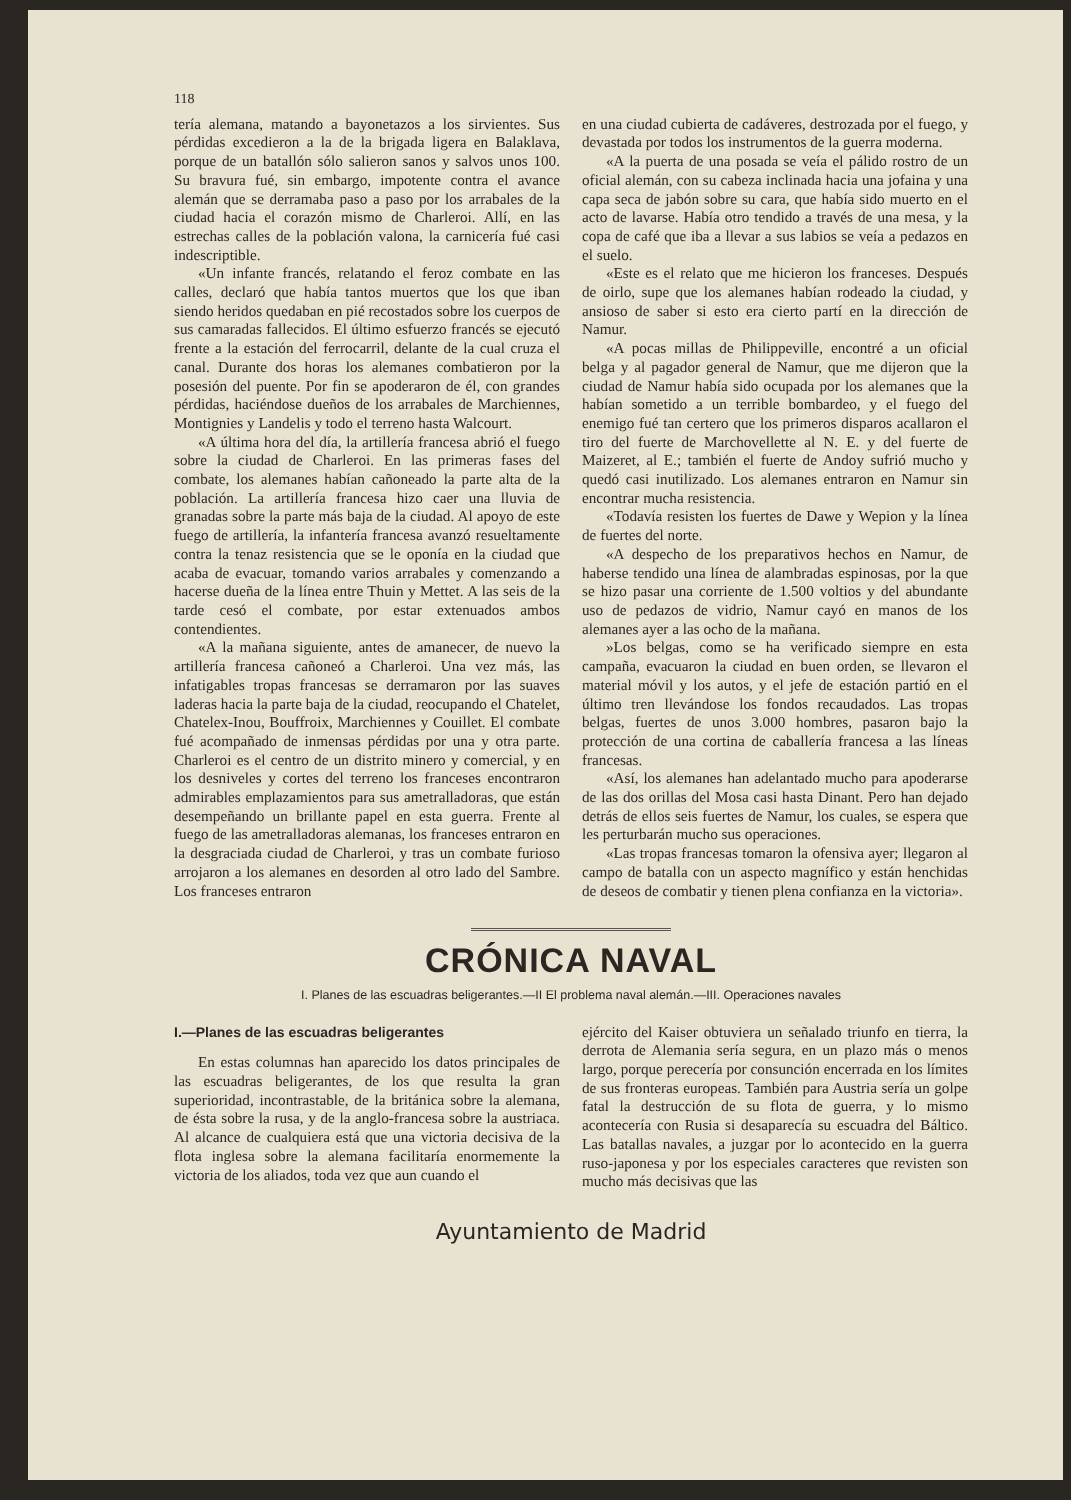118
tería alemana, matando a bayonetazos a los sirvientes. Sus pérdidas excedieron a la de la brigada ligera en Balaklava, porque de un batallón sólo salieron sanos y salvos unos 100. Su bravura fué, sin embargo, impotente contra el avance alemán que se derramaba paso a paso por los arrabales de la ciudad hacia el corazón mismo de Charleroi. Allí, en las estrechas calles de la población valona, la carnicería fué casi indescriptible.
«Un infante francés, relatando el feroz combate en las calles, declaró que había tantos muertos que los que iban siendo heridos quedaban en pié recostados sobre los cuerpos de sus camaradas fallecidos. El último esfuerzo francés se ejecutó frente a la estación del ferrocarril, delante de la cual cruza el canal. Durante dos horas los alemanes combatieron por la posesión del puente. Por fin se apoderaron de él, con grandes pérdidas, haciéndose dueños de los arrabales de Marchiennes, Montignies y Landelis y todo el terreno hasta Walcourt.
«A última hora del día, la artillería francesa abrió el fuego sobre la ciudad de Charleroi. En las primeras fases del combate, los alemanes habían cañoneado la parte alta de la población. La artillería francesa hizo caer una lluvia de granadas sobre la parte más baja de la ciudad. Al apoyo de este fuego de artillería, la infantería francesa avanzó resueltamente contra la tenaz resistencia que se le oponía en la ciudad que acaba de evacuar, tomando varios arrabales y comenzando a hacerse dueña de la línea entre Thuin y Mettet. A las seis de la tarde cesó el combate, por estar extenuados ambos contendientes.
«A la mañana siguiente, antes de amanecer, de nuevo la artillería francesa cañoneó a Charleroi. Una vez más, las infatigables tropas francesas se derramaron por las suaves laderas hacia la parte baja de la ciudad, reocupando el Chatelet, Chatelex-Inou, Bouffroix, Marchiennes y Couillet. El combate fué acompañado de inmensas pérdidas por una y otra parte. Charleroi es el centro de un distrito minero y comercial, y en los desniveles y cortes del terreno los franceses encontraron admirables emplazamientos para sus ametralladoras, que están desempeñando un brillante papel en esta guerra. Frente al fuego de las ametralladoras alemanas, los franceses entraron en la desgraciada ciudad de Charleroi, y tras un combate furioso arrojaron a los alemanes en desorden al otro lado del Sambre. Los franceses entraron
en una ciudad cubierta de cadáveres, destrozada por el fuego, y devastada por todos los instrumentos de la guerra moderna.
«A la puerta de una posada se veía el pálido rostro de un oficial alemán, con su cabeza inclinada hacia una jofaina y una capa seca de jabón sobre su cara, que había sido muerto en el acto de lavarse. Había otro tendido a través de una mesa, y la copa de café que iba a llevar a sus labios se veía a pedazos en el suelo.
«Este es el relato que me hicieron los franceses. Después de oirlo, supe que los alemanes habían rodeado la ciudad, y ansioso de saber si esto era cierto partí en la dirección de Namur.
«A pocas millas de Philippeville, encontré a un oficial belga y al pagador general de Namur, que me dijeron que la ciudad de Namur había sido ocupada por los alemanes que la habían sometido a un terrible bombardeo, y el fuego del enemigo fué tan certero que los primeros disparos acallaron el tiro del fuerte de Marchovellette al N. E. y del fuerte de Maizeret, al E.; también el fuerte de Andoy sufrió mucho y quedó casi inutilizado. Los alemanes entraron en Namur sin encontrar mucha resistencia.
«Todavía resisten los fuertes de Dawe y Wepion y la línea de fuertes del norte.
«A despecho de los preparativos hechos en Namur, de haberse tendido una línea de alambradas espinosas, por la que se hizo pasar una corriente de 1.500 voltios y del abundante uso de pedazos de vidrio, Namur cayó en manos de los alemanes ayer a las ocho de la mañana.
»Los belgas, como se ha verificado siempre en esta campaña, evacuaron la ciudad en buen orden, se llevaron el material móvil y los autos, y el jefe de estación partió en el último tren llevándose los fondos recaudados. Las tropas belgas, fuertes de unos 3.000 hombres, pasaron bajo la protección de una cortina de caballería francesa a las líneas francesas.
«Así, los alemanes han adelantado mucho para apoderarse de las dos orillas del Mosa casi hasta Dinant. Pero han dejado detrás de ellos seis fuertes de Namur, los cuales, se espera que les perturbarán mucho sus operaciones.
«Las tropas francesas tomaron la ofensiva ayer; llegaron al campo de batalla con un aspecto magnífico y están henchidas de deseos de combatir y tienen plena confianza en la victoria».
CRÓNICA NAVAL
I. Planes de las escuadras beligerantes.—II El problema naval alemán.—III. Operaciones navales
I.—Planes de las escuadras beligerantes
En estas columnas han aparecido los datos principales de las escuadras beligerantes, de los que resulta la gran superioridad, incontrastable, de la británica sobre la alemana, de ésta sobre la rusa, y de la anglo-francesa sobre la austriaca. Al alcance de cualquiera está que una victoria decisiva de la flota inglesa sobre la alemana facilitaría enormemente la victoria de los aliados, toda vez que aun cuando el
ejército del Kaiser obtuviera un señalado triunfo en tierra, la derrota de Alemania sería segura, en un plazo más o menos largo, porque perecería por consunción encerrada en los límites de sus fronteras europeas. También para Austria sería un golpe fatal la destrucción de su flota de guerra, y lo mismo acontecería con Rusia si desaparecía su escuadra del Báltico. Las batallas navales, a juzgar por lo acontecido en la guerra ruso-japonesa y por los especiales caracteres que revisten son mucho más decisivas que las
Ayuntamiento de Madrid